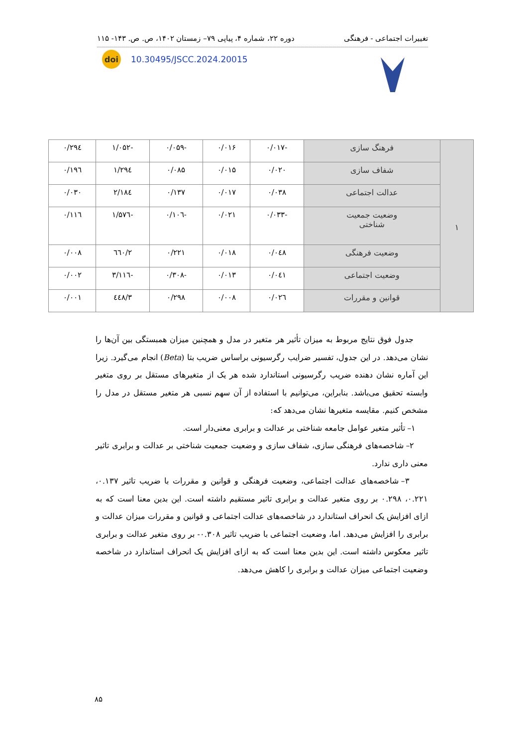تغییرات اجتماعی - فرهنگی دوره ۲۲، شماره ۴، پیاپی ۷۹– زمستان ۱۴۰۲، ص. ص. ۱۴۳- ۱۱۵
doi
10.30495/JSCC.2024.20015
| ۱ | فرهنگ سازی | -۰/۰۱۷ | ۰/۰۱۶ | -۰/۰۵۹ | -۱/۰۵۲ | ۰/۲۹٤ |
| | شفاف سازی | ۰/۰۲۰ | ۰/۰۱۵ | ۰/۰۸۵ | ۱/۲۹٤ | ۰/۱۹٦ |
| | عدالت اجتماعی | ۰/۰۳۸ | ۰/۰۱۷ | ۰/۱۳۷ | ۲/۱۸٤ | ۰/۰۳۰ |
| | وضعیت جمعیت شناختی | -۰/۰۳۳ | ۰/۰۲۱ | -۰/۱۰٦ | -۱/۵۷٦ | ۰/۱۱٦ |
| | وضعیت فرهنگی | ۰/۰٤۸ | ۰/۰۱۸ | ۰/۲۲۱ | ۲/٦٦۰ | ۰/۰۰۸ |
| | وضعیت اجتماعی | ۰/۰٤۱ | ۰/۰۱۳ | -۰/۳۰۸ | -۳/۱۱٦ | ۰/۰۰۲ |
| | قوانین و مقررات | ۰/۰۲٦ | ۰/۰۰۸ | ۰/۲۹۸ | ۳/٤٤۸ | ۰/۰۰۱ |
جدول فوق نتایج مربوط به میزان تأثیر هر متغیر در مدل و همچنین میزان همبستگی بین آن‌ها را نشان می‌دهد. در این جدول، تفسیر ضرایب رگرسیونی براساس ضریب بتا (Beta) انجام می‌گیرد. زیرا این آماره نشان دهنده ضریب رگرسیونی استاندارد شده هر یک از متغیرهای مستقل بر روی متغیر وابسته تحقیق می‌باشد. بنابراین، می‌توانیم با استفاده از آن سهم نسبی هر متغیر مستقل در مدل را مشخص کنیم. مقایسه متغیرها نشان می‌دهد که:
۱– تأثیر متغیر عوامل جامعه شناختی بر عدالت و برابری معنی‌دار است.
۲– شاخصه‌های فرهنگی سازی، شفاف سازی و وضعیت جمعیت شناختی بر عدالت و برابری تاثیر معنی داری ندارد.
۳– شاخصه‌های عدالت اجتماعی، وضعیت فرهنگی و قوانین و مقررات با ضریب تاثیر ۰.۱۳۷، ۰.۲۲۱، ۰.۲۹۸ بر روی متغیر عدالت و برابری تاثیر مستقیم داشته است. این بدین معنا است که به ازای افزایش یک انحراف استاندارد در شاخصه‌های عدالت اجتماعی و قوانین و مقررات میزان عدالت و برابری را افزایش می‌دهد. اما، وضعیت اجتماعی با ضریب تاثیر ۰.۳۰۸- بر روی متغیر عدالت و برابری تاثیر معکوس داشته است. این بدین معنا است که به ازای افزایش یک انحراف استاندارد در شاخصه وضعیت اجتماعی میزان عدالت و برابری را کاهش می‌دهد.
۸۵